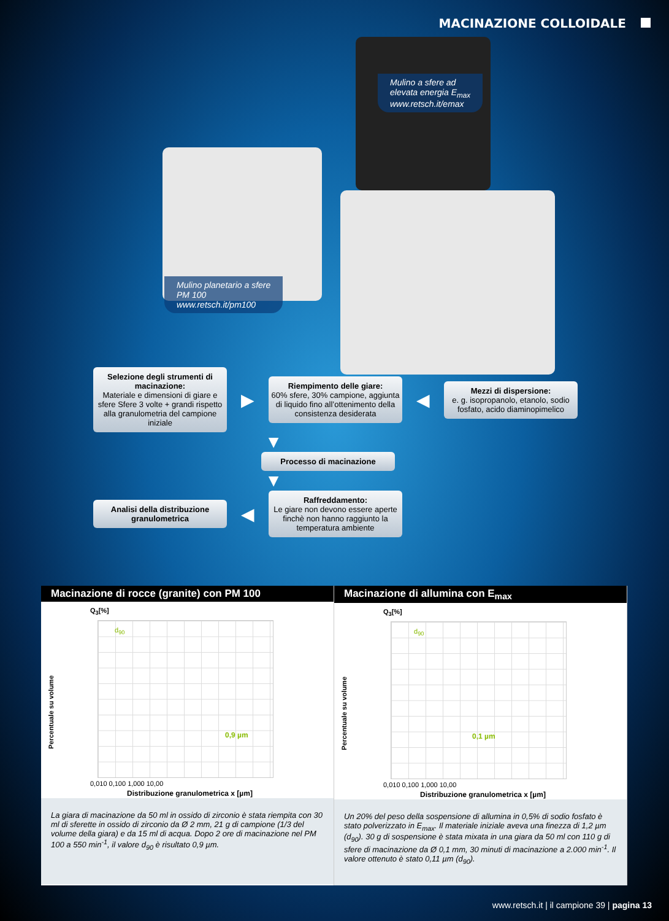MACINAZIONE COLLOIDALE
Mulino planetario a sfere
PM 100
www.retsch.it/pm100
Mulino a sfere ad
elevata energia E<sub>max</sub>
www.retsch.it/emax
Selezione degli strumenti di macinazione:
Materiale e dimensioni di giare e sfere Sfere 3 volte + grandi rispetto alla granulometria del campione iniziale
▶
Riempimento delle giare:
60% sfere, 30% campione, aggiunta di liquido fino all’ottenimento della consistenza desiderata
◀
Mezzi di dispersione:
e. g. isopropanolo, etanolo, sodio fosfato, acido diaminopimelico
▼
Processo di macinazione
▼
Analisi della distribuzione granulometrica
◀
Raffreddamento:
Le giare non devono essere aperte finchè non hanno raggiunto la temperatura ambiente
Macinazione di rocce (granite) con PM 100
Q<sub>3</sub>[%]
Percentuale su volume
d<sub>90</sub>
0,9 µm
0,010 0,100 1,000 10,00
Distribuzione granulometrica x [µm]
La giara di macinazione da 50 ml in ossido di zirconio è stata riempita con 30 ml di sferette in ossido di zirconio da Ø 2 mm, 21 g di campione (1/3 del volume della giara) e da 15 ml di acqua. Dopo 2 ore di macinazione nel PM 100 a 550 min<sup>-1</sup>, il valore d<sub>90</sub> è risultato 0,9 µm.
Macinazione di allumina con E<sub>max</sub>
Q<sub>3</sub>[%]
Percentuale su volume
d<sub>90</sub>
0,1 µm
0,010 0,100 1,000 10,00
Distribuzione granulometrica x [µm]
Un 20% del peso della sospensione di allumina in 0,5% di sodio fosfato è stato polverizzato in E<sub>max</sub>. Il materiale iniziale aveva una finezza di 1,2 µm (d<sub>90</sub>). 30 g di sospensione è stata mixata in una giara da 50 ml con 110 g di sfere di macinazione da Ø 0,1 mm, 30 minuti di macinazione a 2.000 min<sup>-1</sup>. Il valore ottenuto è stato 0,11 µm (d<sub>90</sub>).
www.retsch.it | il campione 39 | pagina 13